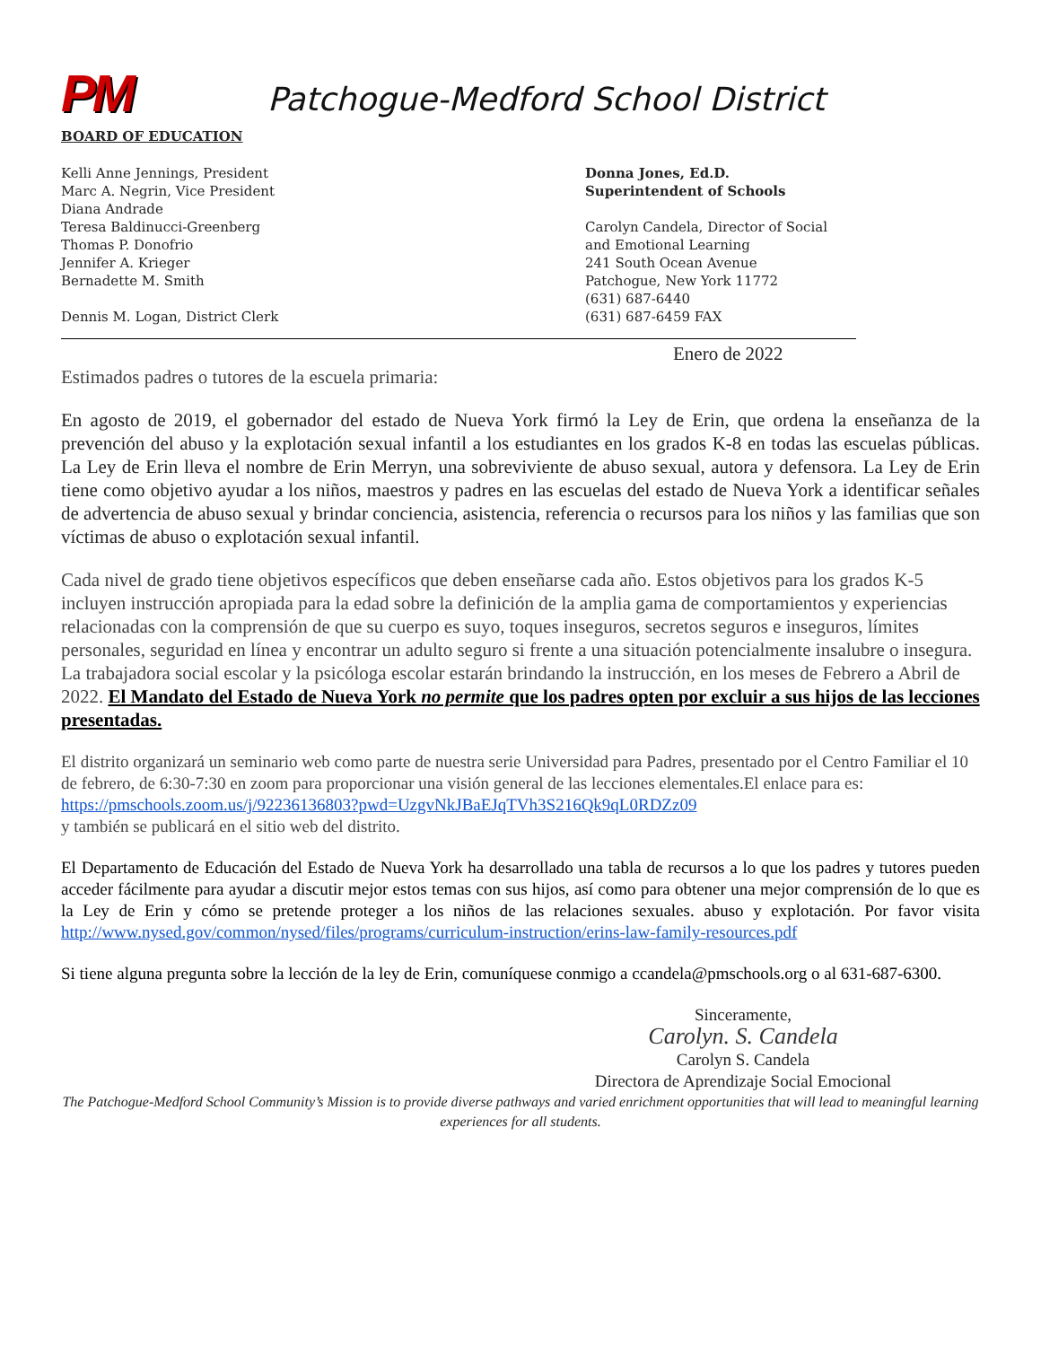PM
Patchogue-Medford School District
BOARD OF EDUCATION
Kelli Anne Jennings, President
Marc A. Negrin, Vice President
Diana Andrade
Teresa Baldinucci-Greenberg
Thomas P. Donofrio
Jennifer A. Krieger
Bernadette M. Smith
Dennis M. Logan, District Clerk
Donna Jones, Ed.D.
Superintendent of Schools
Carolyn Candela, Director of Social
and Emotional Learning
241 South Ocean Avenue
Patchogue, New York 11772
(631) 687-6440
(631) 687-6459 FAX
Enero de 2022
Estimados padres o tutores de la escuela primaria:
En agosto de 2019, el gobernador del estado de Nueva York firmó la Ley de Erin, que ordena la enseñanza de la prevención del abuso y la explotación sexual infantil a los estudiantes en los grados K-8 en todas las escuelas públicas. La Ley de Erin lleva el nombre de Erin Merryn, una sobreviviente de abuso sexual, autora y defensora. La Ley de Erin tiene como objetivo ayudar a los niños, maestros y padres en las escuelas del estado de Nueva York a identificar señales de advertencia de abuso sexual y brindar conciencia, asistencia, referencia o recursos para los niños y las familias que son víctimas de abuso o explotación sexual infantil.
Cada nivel de grado tiene objetivos específicos que deben enseñarse cada año. Estos objetivos para los grados K-5 incluyen instrucción apropiada para la edad sobre la definición de la amplia gama de comportamientos y experiencias relacionadas con la comprensión de que su cuerpo es suyo, toques inseguros, secretos seguros e inseguros, límites personales, seguridad en línea y encontrar un adulto seguro si frente a una situación potencialmente insalubre o insegura. La trabajadora social escolar y la psicóloga escolar estarán brindando la instrucción, en los meses de Febrero a Abril de 2022. El Mandato del Estado de Nueva York no permite que los padres opten por excluir a sus hijos de las lecciones presentadas.
El distrito organizará un seminario web como parte de nuestra serie Universidad para Padres, presentado por el Centro Familiar el 10 de febrero, de 6:30-7:30 en zoom para proporcionar una visión general de las lecciones elementales.El enlace para es:
https://pmschools.zoom.us/j/92236136803?pwd=UzgvNkJBaEJqTVh3S216Qk9qL0RDZz09
y también se publicará en el sitio web del distrito.
El Departamento de Educación del Estado de Nueva York ha desarrollado una tabla de recursos a lo que los padres y tutores pueden acceder fácilmente para ayudar a discutir mejor estos temas con sus hijos, así como para obtener una mejor comprensión de lo que es la Ley de Erin y cómo se pretende proteger a los niños de las relaciones sexuales. abuso y explotación. Por favor visita http://www.nysed.gov/common/nysed/files/programs/curriculum-instruction/erins-law-family-resources.pdf
Si tiene alguna pregunta sobre la lección de la ley de Erin, comuníquese conmigo a ccandela@pmschools.org o al 631-687-6300.
Sinceramente,
Carolyn. S. Candela
Carolyn S. Candela
Directora de Aprendizaje Social Emocional
The Patchogue-Medford School Community’s Mission is to provide diverse pathways and varied enrichment opportunities that will lead to meaningful learning experiences for all students.